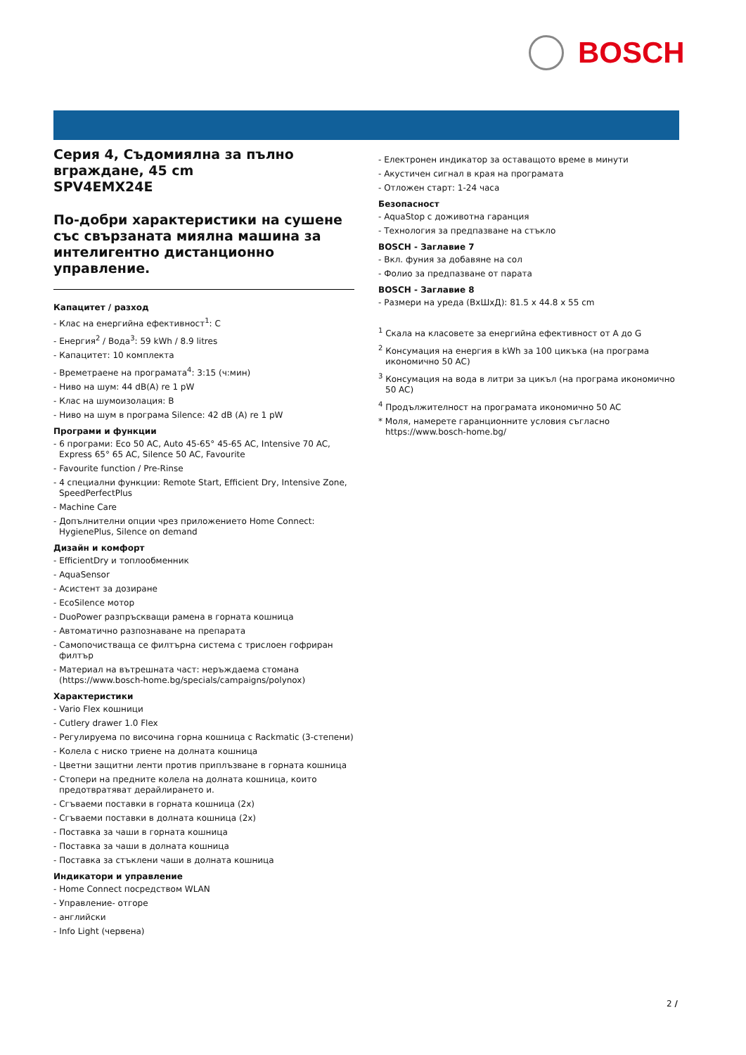BOSCH
Серия 4, Съдомиялна за пълно вграждане, 45 cm
SPV4EMX24E
По-добри характеристики на сушене със свързаната миялна машина за интелигентно дистанционно управление.
Капацитет / разход
- Клас на енергийна ефективност<sup>1</sup>: C
- Енергия<sup>2</sup> / Вода<sup>3</sup>: 59 kWh / 8.9 litres
- Капацитет: 10 комплекта
- Времетраене на програмата<sup>4</sup>: 3:15 (ч:мин)
- Ниво на шум: 44 dB(A) re 1 pW
- Клас на шумоизолация: B
- Ниво на шум в програма Silence: 42 dB (A) re 1 pW
Програми и функции
- 6 програми: Eco 50 AC, Auto 45-65° 45-65 AC, Intensive 70 AC, Express 65° 65 AC, Silence 50 AC, Favourite
- Favourite function / Pre-Rinse
- 4 специални функции: Remote Start, Efficient Dry, Intensive Zone, SpeedPerfectPlus
- Machine Care
- Допълнителни опции чрез приложението Home Connect: HygienePlus, Silence on demand
Дизайн и комфорт
- EfficientDry и топлообменник
- AquaSensor
- Асистент за дозиране
- EcoSilence мотор
- DuoPower разпръскващи рамена в горната кошница
- Автоматично разпознаване на препарата
- Самопочистваща се филтърна система с трислоен гофриран филтър
- Материал на вътрешната част: неръждаема стомана (https://www.bosch-home.bg/specials/campaigns/polynox)
Характеристики
- Vario Flex кошници
- Cutlery drawer 1.0 Flex
- Регулируема по височина горна кошница с Rackmatic (3-степени)
- Колела с ниско триене на долната кошница
- Цветни защитни ленти против приплъзване в горната кошница
- Стопери на предните колела на долната кошница, които предотвратяват дерайлирането и.
- Сгъваеми поставки в горната кошница (2x)
- Сгъваеми поставки в долната кошница (2x)
- Поставка за чаши в горната кошница
- Поставка за чаши в долната кошница
- Поставка за стъклени чаши в долната кошница
Индикатори и управление
- Home Connect посредством WLAN
- Управление- отгоре
- английски
- Info Light (червена)
- Електронен индикатор за оставащото време в минути
- Акустичен сигнал в края на програмата
- Отложен старт: 1-24 часа
Безопасност
- AquaStop с доживотна гаранция
- Технология за предпазване на стъкло
BOSCH - Заглавие 7
- Вкл. фуния за добавяне на сол
- Фолио за предпазване от парата
BOSCH - Заглавие 8
- Размери на уреда (ВхШхД): 81.5 x 44.8 x 55 cm
<sup>1</sup> Скала на класовете за енергийна ефективност от A до G
<sup>2</sup> Консумация на енергия в kWh за 100 цикъка (на програма икономично 50 AC)
<sup>3</sup> Консумация на вода в литри за цикъл (на програма икономично 50 AC)
<sup>4</sup> Продължителност на програмата икономично 50 AC
* Моля, намерете гаранционните условия съгласно https://www.bosch-home.bg/
2 /